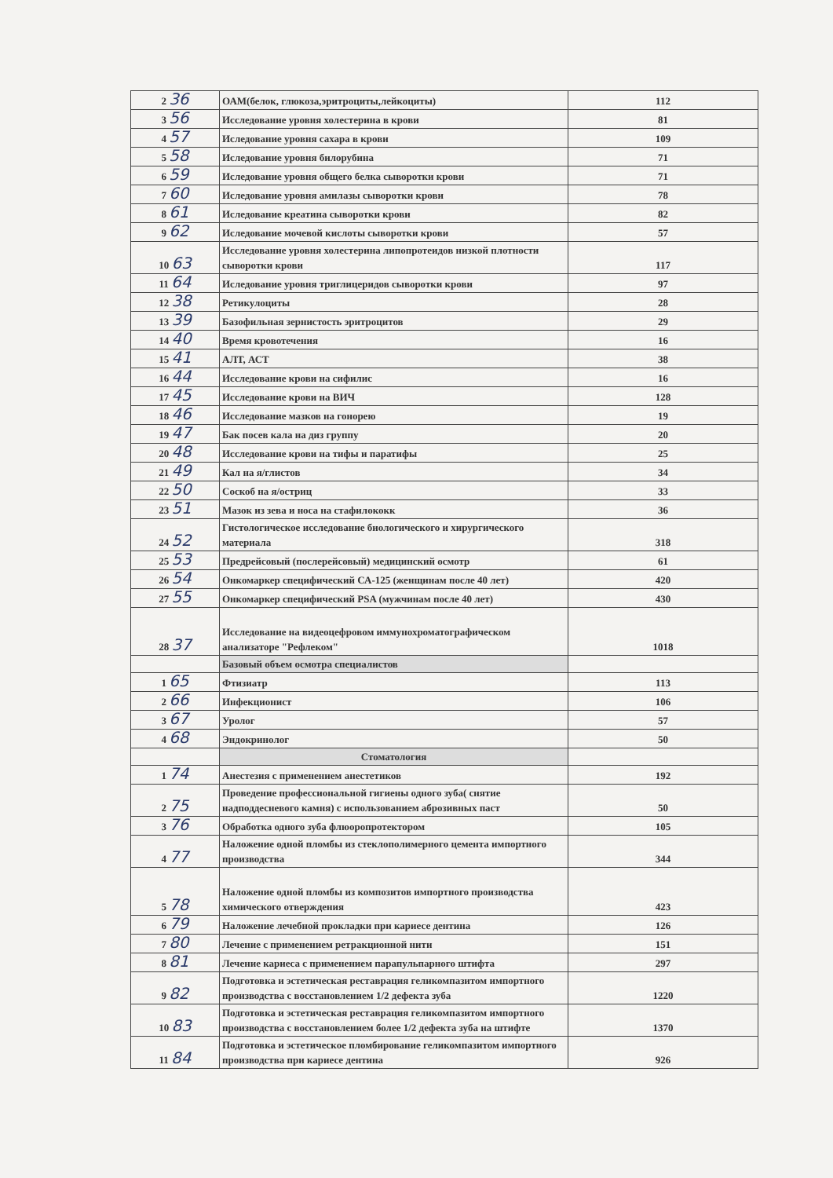| 2 36 | ОАМ(белок, глюкоза,эритроциты,лейкоциты) | 112 |
| 3 56 | Исследование уровня холестерина в крови | 81 |
| 4 57 | Иследование уровня сахара в крови | 109 |
| 5 58 | Иследование уровня билорубина | 71 |
| 6 59 | Иследование уровня общего белка сыворотки крови | 71 |
| 7 60 | Иследование уровня амилазы сыворотки крови | 78 |
| 8 61 | Иследование креатина сыворотки крови | 82 |
| 9 62 | Иследование мочевой кислоты сыворотки крови | 57 |
| 10 63 | Исследование уровня холестерина липопротеидов низкой плотности сыворотки крови | 117 |
| 11 64 | Иследование уровня триглицеридов сыворотки крови | 97 |
| 12 38 | Ретикулоциты | 28 |
| 13 39 | Базофильная зернистость эритроцитов | 29 |
| 14 40 | Время кровотечения | 16 |
| 15 41 | АЛТ, АСТ | 38 |
| 16 44 | Исследование крови на сифилис | 16 |
| 17 45 | Исследование крови на ВИЧ | 128 |
| 18 46 | Исследование мазков на гонорею | 19 |
| 19 47 | Бак посев кала на диз группу | 20 |
| 20 48 | Исследование крови на тифы и паратифы | 25 |
| 21 49 | Кал на я/глистов | 34 |
| 22 50 | Соскоб на я/остриц | 33 |
| 23 51 | Мазок из зева и носа на стафилококк | 36 |
| 24 52 | Гистологическое исследование биологического и хирургического материала | 318 |
| 25 53 | Предрейсовый (послерейсовый) медицинский осмотр | 61 |
| 26 54 | Онкомаркер специфический СА-125 (женщинам после 40 лет) | 420 |
| 27 55 | Онкомаркер специфический PSA (мужчинам после 40 лет) | 430 |
| 28 37 | Исследование на видеоцефровом иммунохроматографическом анализаторе "Рефлеком" | 1018 |
| | Базовый объем осмотра специалистов | |
| 1 65 | Фтизиатр | 113 |
| 2 66 | Инфекционист | 106 |
| 3 67 | Уролог | 57 |
| 4 68 | Эндокринолог | 50 |
| | Стоматология | |
| 1 74 | Анестезия с применением анестетиков | 192 |
| 2 75 | Проведение профессиональной гигиены одного зуба( снятие надподдесневого камня) с использованием аброзивных паст | 50 |
| 3 76 | Обработка одного зуба флюоропротектором | 105 |
| 4 77 | Наложение одной пломбы из стеклополимерного цемента импортного производства | 344 |
| 5 78 | Наложение одной пломбы из композитов импортного производства химического отверждения | 423 |
| 6 79 | Наложение лечебной прокладки при кариесе дентина | 126 |
| 7 80 | Лечение с применением ретракционной нити | 151 |
| 8 81 | Лечение кариеса с применением парапульпарного штифта | 297 |
| 9 82 | Подготовка и эстетическая реставрация геликомпазитом импортного производства с восстановлением 1/2 дефекта зуба | 1220 |
| 10 83 | Подготовка и эстетическая реставрация геликомпазитом импортного производства с восстановлением более 1/2 дефекта зуба на штифте | 1370 |
| 11 84 | Подготовка и эстетическое пломбирование геликомпазитом импортного производства при кариесе дентина | 926 |